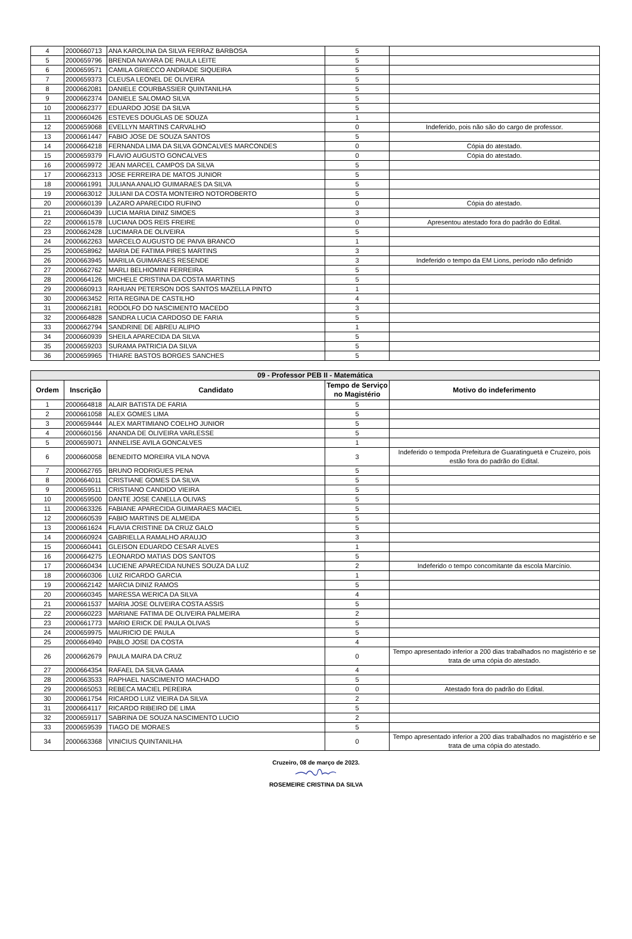| 4 | 2000660713 | ANA KAROLINA DA SILVA FERRAZ BARBOSA | 5 | |
| 5 | 2000659796 | BRENDA NAYARA DE PAULA LEITE | 5 | |
| 6 | 2000659571 | CAMILA GRIECCO ANDRADE SIQUEIRA | 5 | |
| 7 | 2000659373 | CLEUSA LEONEL DE OLIVEIRA | 5 | |
| 8 | 2000662081 | DANIELE COURBASSIER QUINTANILHA | 5 | |
| 9 | 2000662374 | DANIELE SALOMAO SILVA | 5 | |
| 10 | 2000662377 | EDUARDO JOSE DA SILVA | 5 | |
| 11 | 2000660426 | ESTEVES DOUGLAS DE SOUZA | 1 | |
| 12 | 2000659068 | EVELLYN MARTINS CARVALHO | 0 | Indeferido, pois não são do cargo de professor. |
| 13 | 2000661447 | FABIO JOSE DE SOUZA SANTOS | 5 | |
| 14 | 2000664218 | FERNANDA LIMA DA SILVA GONCALVES MARCONDES | 0 | Cópia do atestado. |
| 15 | 2000659379 | FLAVIO AUGUSTO GONCALVES | 0 | Cópia do atestado. |
| 16 | 2000659972 | JEAN MARCEL CAMPOS DA SILVA | 5 | |
| 17 | 2000662313 | JOSE FERREIRA DE MATOS JUNIOR | 5 | |
| 18 | 2000661991 | JULIANA ANALIO GUIMARAES DA SILVA | 5 | |
| 19 | 2000663012 | JULIANI DA COSTA MONTEIRO NOTOROBERTO | 5 | |
| 20 | 2000660139 | LAZARO APARECIDO RUFINO | 0 | Cópia do atestado. |
| 21 | 2000660439 | LUCIA MARIA DINIZ SIMOES | 3 | |
| 22 | 2000661578 | LUCIANA DOS REIS FREIRE | 0 | Apresentou atestado fora do padrão do Edital. |
| 23 | 2000662428 | LUCIMARA DE OLIVEIRA | 5 | |
| 24 | 2000662263 | MARCELO AUGUSTO DE PAIVA BRANCO | 1 | |
| 25 | 2000658962 | MARIA DE FATIMA PIRES MARTINS | 3 | |
| 26 | 2000663945 | MARILIA GUIMARAES RESENDE | 3 | Indeferido o tempo da EM Lions, período não definido |
| 27 | 2000662762 | MARLI BELHIOMINI FERREIRA | 5 | |
| 28 | 2000664126 | MICHELE CRISTINA DA COSTA MARTINS | 5 | |
| 29 | 2000660913 | RAHUAN PETERSON DOS SANTOS MAZELLA PINTO | 1 | |
| 30 | 2000663452 | RITA REGINA DE CASTILHO | 4 | |
| 31 | 2000662181 | RODOLFO DO NASCIMENTO MACEDO | 3 | |
| 32 | 2000664828 | SANDRA LUCIA CARDOSO DE FARIA | 5 | |
| 33 | 2000662794 | SANDRINE DE ABREU ALIPIO | 1 | |
| 34 | 2000660939 | SHEILA APARECIDA DA SILVA | 5 | |
| 35 | 2000659203 | SURAMA PATRICIA DA SILVA | 5 | |
| 36 | 2000659965 | THIARE BASTOS BORGES SANCHES | 5 | |
| 09 - Professor PEB II - Matemática | | | | |
| --- | --- | --- | --- | --- |
| Ordem | Inscrição | Candidato | Tempo de Serviço no Magistério | Motivo do indeferimento |
| 1 | 2000664818 | ALAIR BATISTA DE FARIA | 5 | |
| 2 | 2000661058 | ALEX GOMES LIMA | 5 | |
| 3 | 2000659444 | ALEX MARTIMIANO COELHO JUNIOR | 5 | |
| 4 | 2000660156 | ANANDA DE OLIVEIRA VARLESSE | 5 | |
| 5 | 2000659071 | ANNELISE AVILA GONCALVES | 1 | |
| 6 | 2000660058 | BENEDITO MOREIRA VILA NOVA | 3 | Indeferido o tempoda Prefeitura de Guaratinguetá e Cruzeiro, pois estão fora do padrão do Edital. |
| 7 | 2000662765 | BRUNO RODRIGUES PENA | 5 | |
| 8 | 2000664011 | CRISTIANE GOMES DA SILVA | 5 | |
| 9 | 2000659511 | CRISTIANO CANDIDO VIEIRA | 5 | |
| 10 | 2000659500 | DANTE JOSE CANELLA OLIVAS | 5 | |
| 11 | 2000663326 | FABIANE APARECIDA GUIMARAES MACIEL | 5 | |
| 12 | 2000660539 | FABIO MARTINS DE ALMEIDA | 5 | |
| 13 | 2000661624 | FLAVIA CRISTINE DA CRUZ GALO | 5 | |
| 14 | 2000660924 | GABRIELLA RAMALHO ARAUJO | 3 | |
| 15 | 2000660441 | GLEISON EDUARDO CESAR ALVES | 1 | |
| 16 | 2000664275 | LEONARDO MATIAS DOS SANTOS | 5 | |
| 17 | 2000660434 | LUCIENE APARECIDA NUNES SOUZA DA LUZ | 2 | Indeferido o tempo concomitante da escola Marcínio. |
| 18 | 2000660306 | LUIZ RICARDO GARCIA | 1 | |
| 19 | 2000662142 | MARCIA DINIZ RAMOS | 5 | |
| 20 | 2000660345 | MARESSA WERICA DA SILVA | 4 | |
| 21 | 2000661537 | MARIA JOSE OLIVEIRA COSTA ASSIS | 5 | |
| 22 | 2000660223 | MARIANE FATIMA DE OLIVEIRA PALMEIRA | 2 | |
| 23 | 2000661773 | MARIO ERICK DE PAULA OLIVAS | 5 | |
| 24 | 2000659975 | MAURICIO DE PAULA | 5 | |
| 25 | 2000664940 | PABLO JOSE DA COSTA | 4 | |
| 26 | 2000662679 | PAULA MAIRA DA CRUZ | 0 | Tempo apresentado inferior a 200 dias trabalhados no magistério e se trata de uma cópia do atestado. |
| 27 | 2000664354 | RAFAEL DA SILVA GAMA | 4 | |
| 28 | 2000663533 | RAPHAEL NASCIMENTO MACHADO | 5 | |
| 29 | 2000665053 | REBECA MACIEL PEREIRA | 0 | Atestado fora do padrão do Edital. |
| 30 | 2000661754 | RICARDO LUIZ VIEIRA DA SILVA | 2 | |
| 31 | 2000664117 | RICARDO RIBEIRO DE LIMA | 5 | |
| 32 | 2000659117 | SABRINA DE SOUZA NASCIMENTO LUCIO | 2 | |
| 33 | 2000659539 | TIAGO DE MORAES | 5 | |
| 34 | 2000663368 | VINICIUS QUINTANILHA | 0 | Tempo apresentado inferior a 200 dias trabalhados no magistério e se trata de uma cópia do atestado. |
Cruzeiro, 08 de março de 2023.
ROSEMEIRE CRISTINA DA SILVA